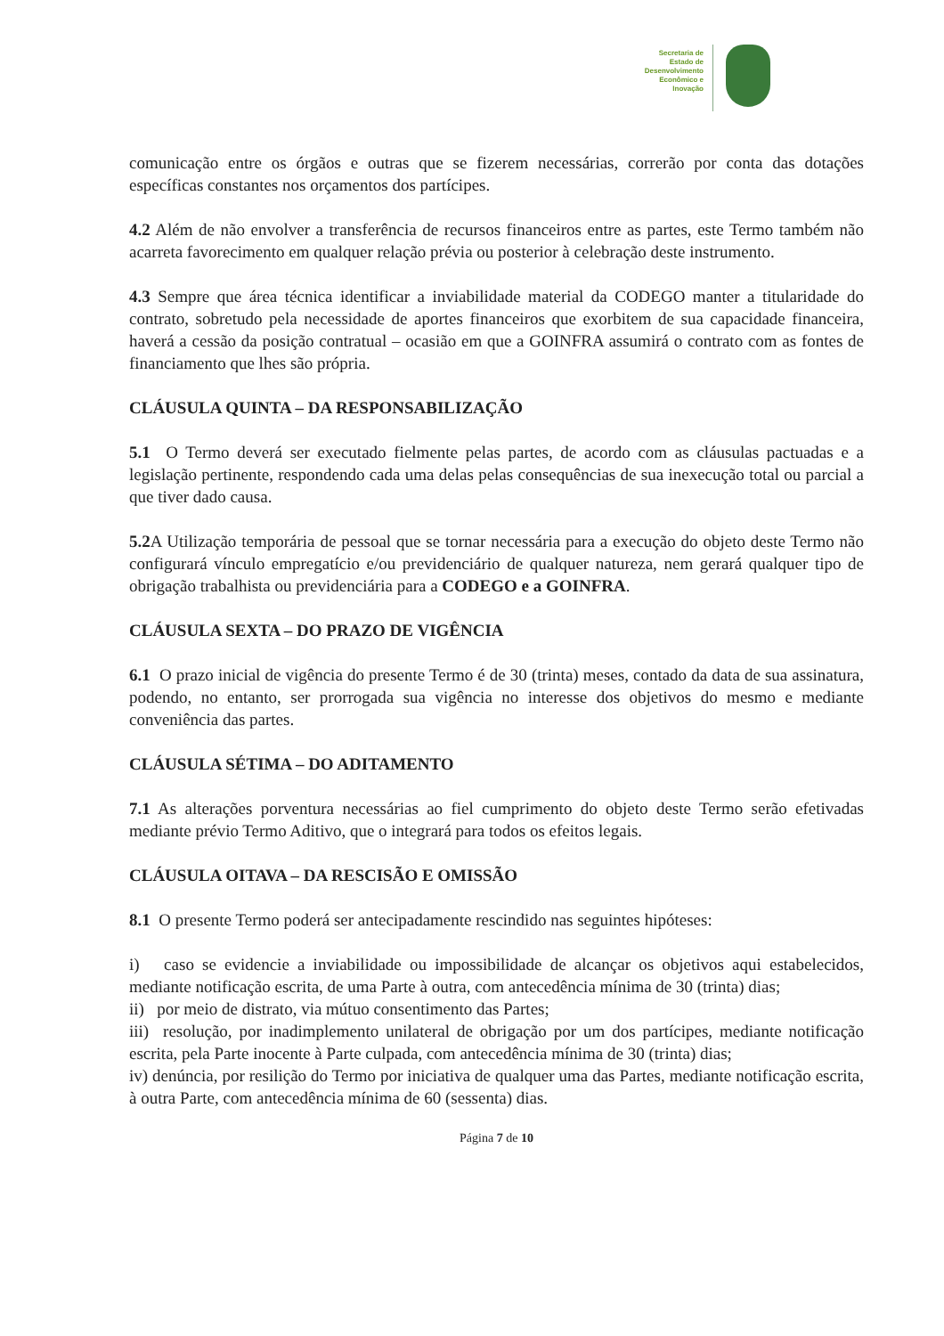Secretaria de
Estado de
Desenvolvimento
Econômico e
Inovação
comunicação entre os órgãos e outras que se fizerem necessárias, correrão por conta das dotações específicas constantes nos orçamentos dos partícipes.
4.2 Além de não envolver a transferência de recursos financeiros entre as partes, este Termo também não acarreta favorecimento em qualquer relação prévia ou posterior à celebração deste instrumento.
4.3 Sempre que área técnica identificar a inviabilidade material da CODEGO manter a titularidade do contrato, sobretudo pela necessidade de aportes financeiros que exorbitem de sua capacidade financeira, haverá a cessão da posição contratual – ocasião em que a GOINFRA assumirá o contrato com as fontes de financiamento que lhes são própria.
CLÁUSULA QUINTA – DA RESPONSABILIZAÇÃO
5.1 O Termo deverá ser executado fielmente pelas partes, de acordo com as cláusulas pactuadas e a legislação pertinente, respondendo cada uma delas pelas consequências de sua inexecução total ou parcial a que tiver dado causa.
5.2 A Utilização temporária de pessoal que se tornar necessária para a execução do objeto deste Termo não configurará vínculo empregatício e/ou previdenciário de qualquer natureza, nem gerará qualquer tipo de obrigação trabalhista ou previdenciária para a CODEGO e a GOINFRA.
CLÁUSULA SEXTA – DO PRAZO DE VIGÊNCIA
6.1 O prazo inicial de vigência do presente Termo é de 30 (trinta) meses, contado da data de sua assinatura, podendo, no entanto, ser prorrogada sua vigência no interesse dos objetivos do mesmo e mediante conveniência das partes.
CLÁUSULA SÉTIMA – DO ADITAMENTO
7.1 As alterações porventura necessárias ao fiel cumprimento do objeto deste Termo serão efetivadas mediante prévio Termo Aditivo, que o integrará para todos os efeitos legais.
CLÁUSULA OITAVA – DA RESCISÃO E OMISSÃO
8.1 O presente Termo poderá ser antecipadamente rescindido nas seguintes hipóteses:
i) caso se evidencie a inviabilidade ou impossibilidade de alcançar os objetivos aqui estabelecidos, mediante notificação escrita, de uma Parte à outra, com antecedência mínima de 30 (trinta) dias;
ii) por meio de distrato, via mútuo consentimento das Partes;
iii) resolução, por inadimplemento unilateral de obrigação por um dos partícipes, mediante notificação escrita, pela Parte inocente à Parte culpada, com antecedência mínima de 30 (trinta) dias;
iv) denúncia, por resilição do Termo por iniciativa de qualquer uma das Partes, mediante notificação escrita, à outra Parte, com antecedência mínima de 60 (sessenta) dias.
Página 7 de 10